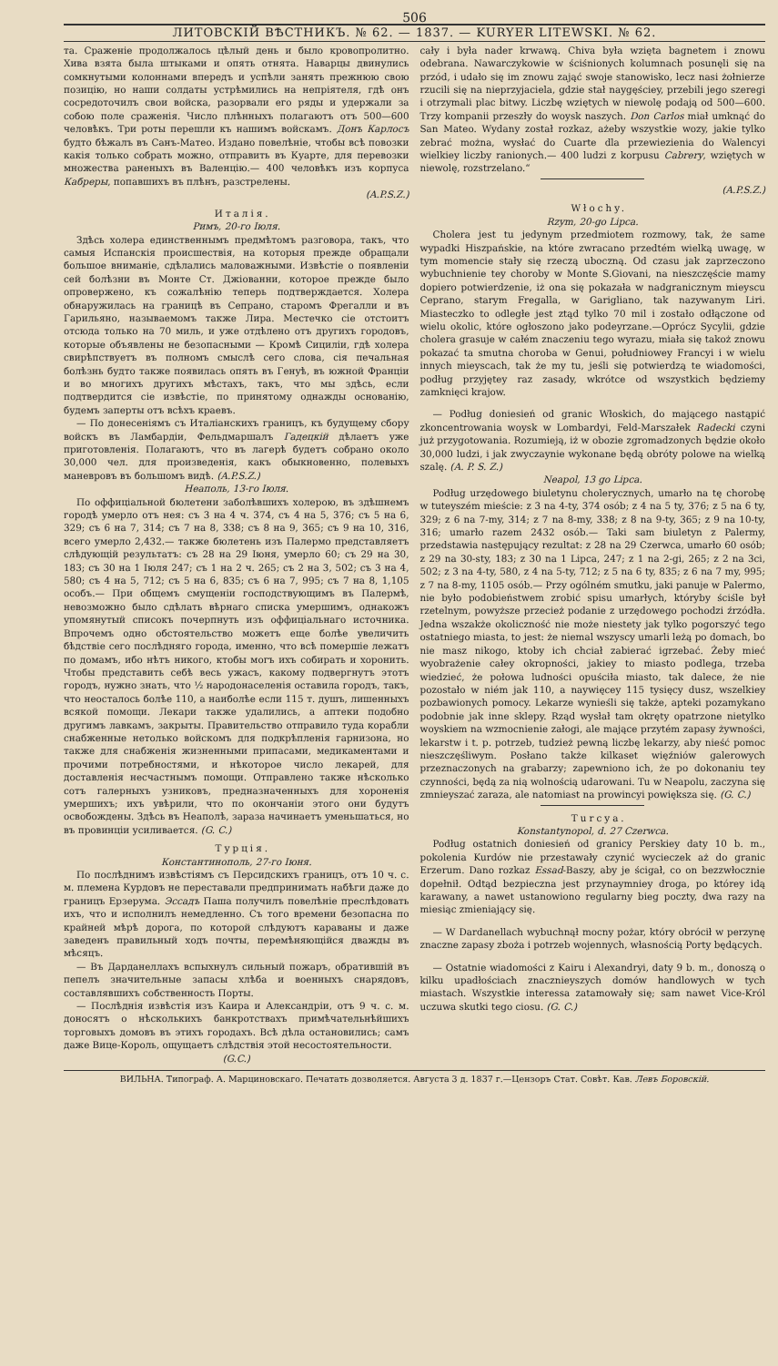506
ЛИТОВСКІЙ ВѢСТНИКЪ. № 62. — 1837. — KURYER LITEWSKI. № 62.
та. Сраженіе продолжалось цѣлый день и было кровопролитно. Хива взята была штыками и опять отнята. Наварцы двинулись сомкнутыми колоннами впередъ и успѣли занять прежнюю свою позицію, но наши солдаты устрѣмились на непріятеля, гдѣ онъ сосредоточилъ свои войска, разорвали его ряды и удержали за собою поле сраженія. Число плѣнныхъ полагаютъ отъ 500—600 человѣкъ. Три роты перешли къ нашимъ войскамъ. Донъ Карлосъ будто бѣжалъ въ Санъ-Матео. Издано повелѣніе, чтобы всѣ повозки какія только собрать можно, отправить въ Куарте, для перевозки множества раненыхъ въ Валенцію.— 400 человѣкъ изъ корпуса Кабреры, попавшихъ въ плѣнъ, разстрелены.
(A.P.S.Z.)
Италія.
Римъ, 20-го Іюля.
Здѣсь холера единственнымъ предмѣтомъ разговора, такъ, что самыя Испанскія происшествія, на которыя прежде обращали большое вниманіе, сдѣлались маловажными. Извѣстіе о появленіи сей болѣзни въ Монте Ст. Джіованни, которое прежде было опровержено, къ сожалѣнію теперь подтверждается. Холера обнаружилась на границѣ въ Сепрано, старомъ Фрегалли и въ Гарильяно, называемомъ также Лира. Местечко сіе отстоитъ отсюда только на 70 миль, и уже отдѣлено отъ другихъ городовъ, которые объявлены не безопасными — Кромѣ Сициліи, гдѣ холера свирѣпствуетъ въ полномъ смыслѣ сего слова, сія печальная болѣзнь будто также появилась опять въ Генуѣ, въ южной Франціи и во многихъ другихъ мѣстахъ, такъ, что мы здѣсь, если подтвердится сіе извѣстіе, по принятому однажды основанію, будемъ заперты отъ всѣхъ краевъ.
— По донесеніямъ съ Италіанскихъ границъ, къ будущему сбору войскъ въ Ламбардіи, Фельдмаршалъ Гадецкій дѣлаетъ уже приготовленія. Полагаютъ, что въ лагерѣ будетъ собрано около 30,000 чел. для произведенія, какъ обыкновенно, полевыхъ маневровъ въ большомъ видѣ. (A.P.S.Z.)
Неаполь, 13-го Іюля.
По оффиціальной бюлетени заболѣвшихъ холерою, въ здѣшнемъ городѣ умерло отъ нея: съ 3 на 4 ч. 374, съ 4 на 5, 376; съ 5 на 6, 329; съ 6 на 7, 314; съ 7 на 8, 338; съ 8 на 9, 365; съ 9 на 10, 316, всего умерло 2,432.— также бюлетень изъ Палермо представляетъ слѣдующій результатъ: съ 28 на 29 Іюня, умерло 60; съ 29 на 30, 183; съ 30 на 1 Іюля 247; съ 1 на 2 ч. 265; съ 2 на 3, 502; съ 3 на 4, 580; съ 4 на 5, 712; съ 5 на 6, 835; съ 6 на 7, 995; съ 7 на 8, 1,105 особъ.— При общемъ смущеніи господствующимъ въ Палермѣ, невозможно было сдѣлать вѣрнаго списка умершимъ, однакожъ упомянутый списокъ почерпнуть изъ оффиціальнаго источника. Впрочемъ одно обстоятельство можетъ еще болѣе увеличить бѣдствіе сего послѣдняго города, именно, что всѣ помершіе лежатъ по домамъ, ибо нѣтъ никого, ктобы могъ ихъ собирать и хоронить. Чтобы представить себѣ весь ужасъ, какому подвергнутъ этотъ городъ, нужно знать, что ½ народонаселенія оставила городъ, такъ, что неосталось болѣе 110, а наиболѣе если 115 т. душъ, лишенныхъ всякой помощи. Лекари также удалились, а аптеки подобно другимъ лавкамъ, закрыты. Правительство отправило туда корабли снабженные нетолько войскомъ для подкрѣпленія гарнизона, но также для снабженія жизненными припасами, медикаментами и прочими потребностями, и нѣкоторое число лекарей, для доставленія несчастнымъ помощи. Отправлено также нѣсколько сотъ галерныхъ узниковъ, предназначенныхъ для хороненія умершихъ; ихъ увѣрили, что по окончаніи этого они будутъ освобождены. Здѣсь въ Неаполѣ, зараза начинаетъ уменьшаться, но въ провинціи усиливается. (G. C.)
Турція.
Константинополь, 27-го Іюня.
По послѣднимъ извѣстіямъ съ Персидскихъ границъ, отъ 10 ч. с. м. племена Курдовъ не переставали предпринимать набѣги даже до границъ Ерзерума. Эссадъ Паша получилъ повелѣніе преслѣдовать ихъ, что и исполнилъ немедленно. Съ того времени безопасна по крайней мѣрѣ дорога, по которой слѣдуютъ караваны и даже заведенъ правильный ходъ почты, перемѣняющійся дважды въ мѣсяцъ.
— Въ Дарданеллахъ вспыхнулъ сильный пожаръ, обратившій въ пепелъ значительные запасы хлѣба и военныхъ снарядовъ, составлявшихъ собственность Порты.
— Послѣднія извѣстія изъ Каира и Александріи, отъ 9 ч. с. м. доносятъ о нѣсколькихъ банкротствахъ примѣчательнѣйшихъ торговыхъ домовъ въ этихъ городахъ. Всѣ дѣла остановились; самъ даже Вице-Король, ощущаетъ слѣдствія этой несостоятельности.
(G.C.)
cały i była nader krwawą. Chiva była wzięta bagnetem i znowu odebrana. Nawarczykowie w ściśnionych kolumnach posunęli się na przód, i udało się im znowu zająć swoje stanowisko, lecz nasi żołnierze rzucili się na nieprzyjaciela, gdzie stał naygęściey, przebili jego szeregi i otrzymali plac bitwy. Liczbę wziętych w niewolę podają od 500—600. Trzy kompanii przeszły do woysk naszych. Don Carlos miał umknąć do San Mateo. Wydany został rozkaz, ażeby wszystkie wozy, jakie tylko zebrać można, wysłać do Cuarte dla przewiezienia do Walencyi wielkiey liczby ranionych.— 400 ludzi z korpusu Cabrery, wziętych w niewolę, rozstrzelano.“
(A.P.S.Z.)
Włochy.
Rzym, 20-go Lipca.
Cholera jest tu jedynym przedmiotem rozmowy, tak, że same wypadki Hiszpańskie, na które zwracano przedtém wielką uwagę, w tym momencie stały się rzeczą uboczną. Od czasu jak zaprzeczono wybuchnienie tey choroby w Monte S.Giovani, na nieszczęście mamy dopiero potwierdzenie, iż ona się pokazała w nadgranicznym mieyscu Ceprano, starym Fregalla, w Garigliano, tak nazywanym Liri. Miasteczko to odległe jest ztąd tylko 70 mil i zostało odłączone od wielu okolic, które ogłoszono jako podeyrzane.—Oprócz Sycylii, gdzie cholera grasuje w całém znaczeniu tego wyrazu, miała się takoż znowu pokazać ta smutna choroba w Genui, południowey Francyi i w wielu innych mieyscach, tak że my tu, jeśli się potwierdzą te wiadomości, podług przyjętey raz zasady, wkrótce od wszystkich będziemy zamknięci krajow.
— Podług doniesień od granic Włoskich, do mającego nastąpić zkoncentrowania woysk w Lombardyi, Feld-Marszałek Radecki czyni już przygotowania. Rozumieją, iż w obozie zgromadzonych będzie około 30,000 ludzi, i jak zwyczaynie wykonane będą obróty polowe na wielką szalę. (A. P. S. Z.)
Neapol, 13 go Lipca.
Podług urzędowego biuletynu cholerycznych, umarło na tę chorobę w tuteyszém mieście: z 3 na 4-ty, 374 osób; z 4 na 5 ty, 376; z 5 na 6 ty, 329; z 6 na 7-my, 314; z 7 na 8-my, 338; z 8 na 9-ty, 365; z 9 na 10-ty, 316; umarło razem 2432 osób.— Taki sam biuletyn z Palermy, przedstawia następujący rezultat: z 28 na 29 Czerwca, umarło 60 osób; z 29 na 30-sty, 183; z 30 na 1 Lipca, 247; z 1 na 2-gi, 265; z 2 na 3ci, 502; z 3 na 4-ty, 580, z 4 na 5-ty, 712; z 5 na 6 ty, 835; z 6 na 7 my, 995; z 7 na 8-my, 1105 osób.— Przy ogólném smutku, jaki panuje w Palermo, nie było podobieństwem zrobić spisu umarłych, któryby ściśle był rzetelnym, powyższe przecież podanie z urzędowego pochodzi źrzódła. Jedna wszakże okoliczność nie może niestety jak tylko pogorszyć tego ostatniego miasta, to jest: że niemal wszyscy umarli leżą po domach, bo nie masz nikogo, ktoby ich chciał zabierać igrzebać. Żeby mieć wyobrażenie całey okropności, jakiey to miasto podlega, trzeba wiedzieć, że połowa ludności opuściła miasto, tak dalece, że nie pozostało w niém jak 110, a naywięcey 115 tysięcy dusz, wszelkiey pozbawionych pomocy. Lekarze wynieśli się także, apteki pozamykano podobnie jak inne sklepy. Rząd wysłał tam okręty opatrzone nietylko woyskiem na wzmocnienie załogi, ale mające przytém zapasy żywności, lekarstw i t. p. potrzeb, tudzież pewną liczbę lekarzy, aby nieść pomoc nieszczęśliwym. Posłano także kilkaset więźniów galerowych przeznaczonych na grabarzy; zapewniono ich, że po dokonaniu tey czynności, będą za nią wolnością udarowani. Tu w Neapolu, zaczyna się zmnieyszać zaraza, ale natomiast na prowincyi powiększa się. (G. C.)
Turcya.
Konstantynopol, d. 27 Czerwca.
Podług ostatnich doniesień od granicy Perskiey daty 10 b. m., pokolenia Kurdów nie przestawały czynić wycieczek aż do granic Erzerum. Dano rozkaz Essad-Baszy, aby je ścigał, co on bezzwłocznie dopełnił. Odtąd bezpieczna jest przynaymniey droga, po którey idą karawany, a nawet ustanowiono regularny bieg poczty, dwa razy na miesiąc zmieniający się.
— W Dardanellach wybuchnął mocny pożar, który obrócił w perzynę znaczne zapasy zboża i potrzeb wojennych, własnością Porty będących.
— Ostatnie wiadomości z Kairu i Alexandryi, daty 9 b. m., donoszą o kilku upadłościach znacznieyszych domów handlowych w tych miastach. Wszystkie interessa zatamowały się; sam nawet Vice-Król uczuwa skutki tego ciosu. (G. C.)
ВИЛЬНА. Типограф. А. Марциновскаго. Печатать дозволяется. Августа 3 д. 1837 г.—Цензоръ Стат. Совѣт. Кав. Левъ Боровскій.